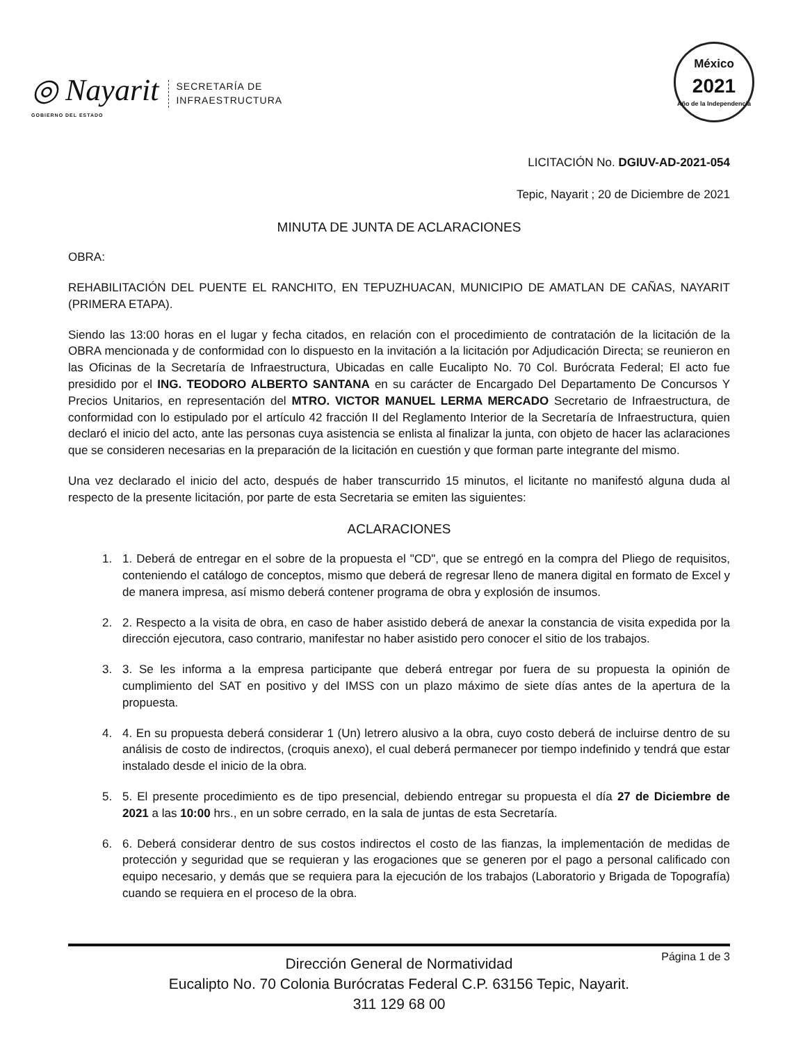◎ Nayarit
GOBIERNO DEL ESTADO
SECRETARÍA DE
INFRAESTRUCTURA
México
2021
Año de la Independencia
LICITACIÓN No. DGIUV-AD-2021-054
Tepic, Nayarit ; 20 de Diciembre de 2021
MINUTA DE JUNTA DE ACLARACIONES
OBRA:
REHABILITACIÓN DEL PUENTE EL RANCHITO, EN TEPUZHUACAN, MUNICIPIO DE AMATLAN DE CAÑAS, NAYARIT (PRIMERA ETAPA).
Siendo las 13:00 horas en el lugar y fecha citados, en relación con el procedimiento de contratación de la licitación de la OBRA mencionada y de conformidad con lo dispuesto en la invitación a la licitación por Adjudicación Directa; se reunieron en las Oficinas de la Secretaría de Infraestructura, Ubicadas en calle Eucalipto No. 70 Col. Burócrata Federal; El acto fue presidido por el ING. TEODORO ALBERTO SANTANA en su carácter de Encargado Del Departamento De Concursos Y Precios Unitarios, en representación del MTRO. VICTOR MANUEL LERMA MERCADO Secretario de Infraestructura, de conformidad con lo estipulado por el artículo 42 fracción II del Reglamento Interior de la Secretaría de Infraestructura, quien declaró el inicio del acto, ante las personas cuya asistencia se enlista al finalizar la junta, con objeto de hacer las aclaraciones que se consideren necesarias en la preparación de la licitación en cuestión y que forman parte integrante del mismo.
Una vez declarado el inicio del acto, después de haber transcurrido 15 minutos, el licitante no manifestó alguna duda al respecto de la presente licitación, por parte de esta Secretaria se emiten las siguientes:
ACLARACIONES
1. 1. Deberá de entregar en el sobre de la propuesta el "CD", que se entregó en la compra del Pliego de requisitos, conteniendo el catálogo de conceptos, mismo que deberá de regresar lleno de manera digital en formato de Excel y de manera impresa, así mismo deberá contener programa de obra y explosión de insumos.
2. 2. Respecto a la visita de obra, en caso de haber asistido deberá de anexar la constancia de visita expedida por la dirección ejecutora, caso contrario, manifestar no haber asistido pero conocer el sitio de los trabajos.
3. 3. Se les informa a la empresa participante que deberá entregar por fuera de su propuesta la opinión de cumplimiento del SAT en positivo y del IMSS con un plazo máximo de siete días antes de la apertura de la propuesta.
4. 4. En su propuesta deberá considerar 1 (Un) letrero alusivo a la obra, cuyo costo deberá de incluirse dentro de su análisis de costo de indirectos, (croquis anexo), el cual deberá permanecer por tiempo indefinido y tendrá que estar instalado desde el inicio de la obra.
5. 5. El presente procedimiento es de tipo presencial, debiendo entregar su propuesta el día 27 de Diciembre de 2021 a las 10:00 hrs., en un sobre cerrado, en la sala de juntas de esta Secretaría.
6. 6. Deberá considerar dentro de sus costos indirectos el costo de las fianzas, la implementación de medidas de protección y seguridad que se requieran y las erogaciones que se generen por el pago a personal calificado con equipo necesario, y demás que se requiera para la ejecución de los trabajos (Laboratorio y Brigada de Topografía) cuando se requiera en el proceso de la obra.
Página 1 de 3 Dirección General de Normatividad
Eucalipto No. 70 Colonia Burócratas Federal C.P. 63156 Tepic, Nayarit.
311 129 68 00